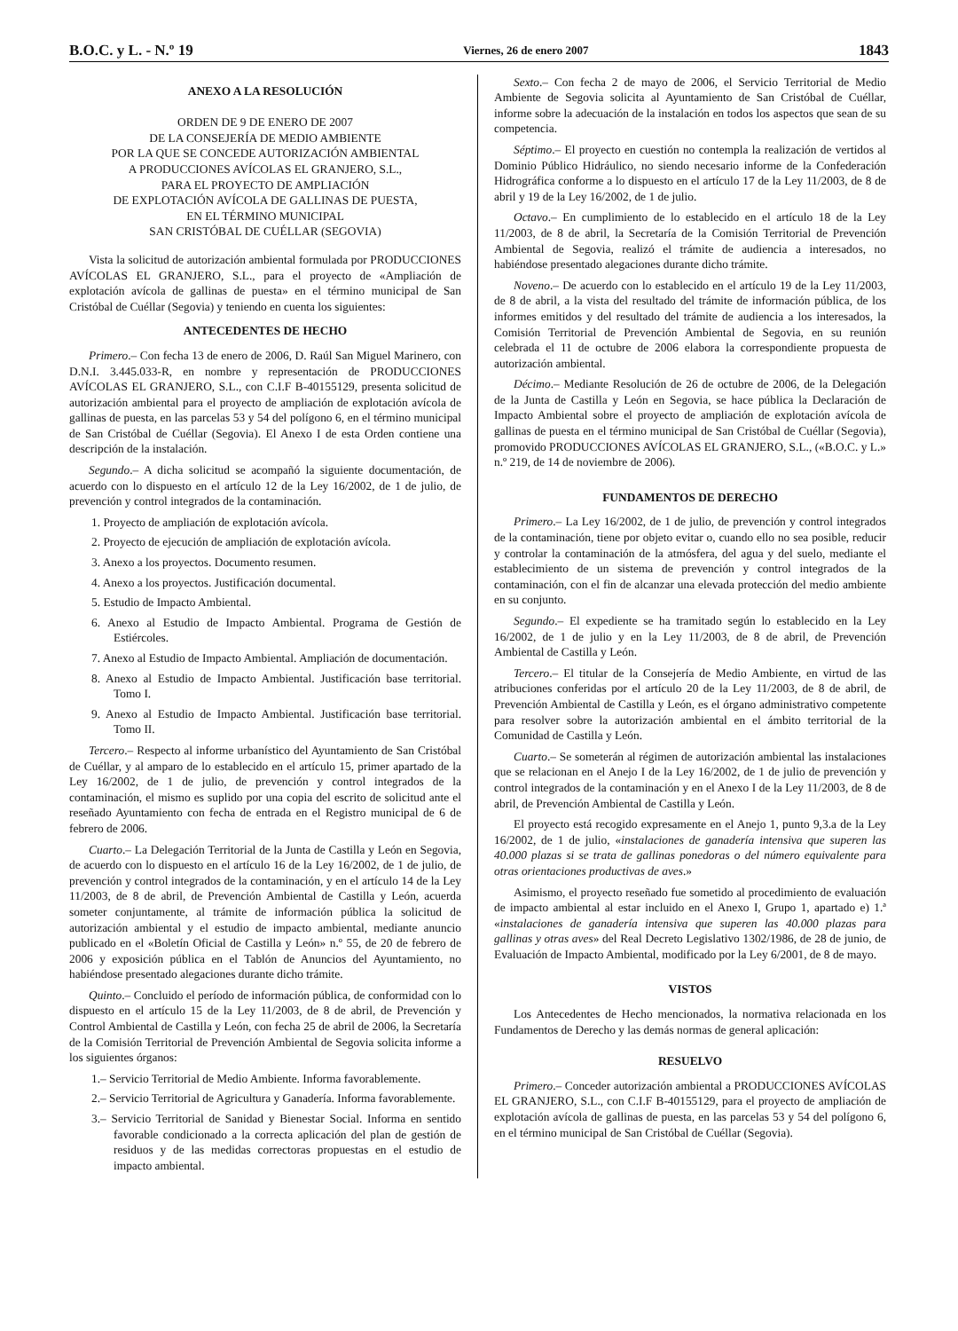B.O.C. y L. - N.º 19 Viernes, 26 de enero 2007 1843
ANEXO A LA RESOLUCIÓN
ORDEN DE 9 DE ENERO DE 2007
DE LA CONSEJERÍA DE MEDIO AMBIENTE
POR LA QUE SE CONCEDE AUTORIZACIÓN AMBIENTAL
A PRODUCCIONES AVÍCOLAS EL GRANJERO, S.L.,
PARA EL PROYECTO DE AMPLIACIÓN
DE EXPLOTACIÓN AVÍCOLA DE GALLINAS DE PUESTA,
EN EL TÉRMINO MUNICIPAL
SAN CRISTÓBAL DE CUÉLLAR (SEGOVIA)
Vista la solicitud de autorización ambiental formulada por PRODUCCIONES AVÍCOLAS EL GRANJERO, S.L., para el proyecto de «Ampliación de explotación avícola de gallinas de puesta» en el término municipal de San Cristóbal de Cuéllar (Segovia) y teniendo en cuenta los siguientes:
ANTECEDENTES DE HECHO
Primero.– Con fecha 13 de enero de 2006, D. Raúl San Miguel Marinero, con D.N.I. 3.445.033-R, en nombre y representación de PRODUCCIONES AVÍCOLAS EL GRANJERO, S.L., con C.I.F B-40155129, presenta solicitud de autorización ambiental para el proyecto de ampliación de explotación avícola de gallinas de puesta, en las parcelas 53 y 54 del polígono 6, en el término municipal de San Cristóbal de Cuéllar (Segovia). El Anexo I de esta Orden contiene una descripción de la instalación.
Segundo.– A dicha solicitud se acompañó la siguiente documentación, de acuerdo con lo dispuesto en el artículo 12 de la Ley 16/2002, de 1 de julio, de prevención y control integrados de la contaminación.
1. Proyecto de ampliación de explotación avícola.
2. Proyecto de ejecución de ampliación de explotación avícola.
3. Anexo a los proyectos. Documento resumen.
4. Anexo a los proyectos. Justificación documental.
5. Estudio de Impacto Ambiental.
6. Anexo al Estudio de Impacto Ambiental. Programa de Gestión de Estiércoles.
7. Anexo al Estudio de Impacto Ambiental. Ampliación de documentación.
8. Anexo al Estudio de Impacto Ambiental. Justificación base territorial. Tomo I.
9. Anexo al Estudio de Impacto Ambiental. Justificación base territorial. Tomo II.
Tercero.– Respecto al informe urbanístico del Ayuntamiento de San Cristóbal de Cuéllar, y al amparo de lo establecido en el artículo 15, primer apartado de la Ley 16/2002, de 1 de julio, de prevención y control integrados de la contaminación, el mismo es suplido por una copia del escrito de solicitud ante el reseñado Ayuntamiento con fecha de entrada en el Registro municipal de 6 de febrero de 2006.
Cuarto.– La Delegación Territorial de la Junta de Castilla y León en Segovia, de acuerdo con lo dispuesto en el artículo 16 de la Ley 16/2002, de 1 de julio, de prevención y control integrados de la contaminación, y en el artículo 14 de la Ley 11/2003, de 8 de abril, de Prevención Ambiental de Castilla y León, acuerda someter conjuntamente, al trámite de información pública la solicitud de autorización ambiental y el estudio de impacto ambiental, mediante anuncio publicado en el «Boletín Oficial de Castilla y León» n.º 55, de 20 de febrero de 2006 y exposición pública en el Tablón de Anuncios del Ayuntamiento, no habiéndose presentado alegaciones durante dicho trámite.
Quinto.– Concluido el período de información pública, de conformidad con lo dispuesto en el artículo 15 de la Ley 11/2003, de 8 de abril, de Prevención y Control Ambiental de Castilla y León, con fecha 25 de abril de 2006, la Secretaría de la Comisión Territorial de Prevención Ambiental de Segovia solicita informe a los siguientes órganos:
1.– Servicio Territorial de Medio Ambiente. Informa favorablemente.
2.– Servicio Territorial de Agricultura y Ganadería. Informa favorablemente.
3.– Servicio Territorial de Sanidad y Bienestar Social. Informa en sentido favorable condicionado a la correcta aplicación del plan de gestión de residuos y de las medidas correctoras propuestas en el estudio de impacto ambiental.
Sexto.– Con fecha 2 de mayo de 2006, el Servicio Territorial de Medio Ambiente de Segovia solicita al Ayuntamiento de San Cristóbal de Cuéllar, informe sobre la adecuación de la instalación en todos los aspectos que sean de su competencia.
Séptimo.– El proyecto en cuestión no contempla la realización de vertidos al Dominio Público Hidráulico, no siendo necesario informe de la Confederación Hidrográfica conforme a lo dispuesto en el artículo 17 de la Ley 11/2003, de 8 de abril y 19 de la Ley 16/2002, de 1 de julio.
Octavo.– En cumplimiento de lo establecido en el artículo 18 de la Ley 11/2003, de 8 de abril, la Secretaría de la Comisión Territorial de Prevención Ambiental de Segovia, realizó el trámite de audiencia a interesados, no habiéndose presentado alegaciones durante dicho trámite.
Noveno.– De acuerdo con lo establecido en el artículo 19 de la Ley 11/2003, de 8 de abril, a la vista del resultado del trámite de información pública, de los informes emitidos y del resultado del trámite de audiencia a los interesados, la Comisión Territorial de Prevención Ambiental de Segovia, en su reunión celebrada el 11 de octubre de 2006 elabora la correspondiente propuesta de autorización ambiental.
Décimo.– Mediante Resolución de 26 de octubre de 2006, de la Delegación de la Junta de Castilla y León en Segovia, se hace pública la Declaración de Impacto Ambiental sobre el proyecto de ampliación de explotación avícola de gallinas de puesta en el término municipal de San Cristóbal de Cuéllar (Segovia), promovido PRODUCCIONES AVÍCOLAS EL GRANJERO, S.L., («B.O.C. y L.» n.º 219, de 14 de noviembre de 2006).
FUNDAMENTOS DE DERECHO
Primero.– La Ley 16/2002, de 1 de julio, de prevención y control integrados de la contaminación, tiene por objeto evitar o, cuando ello no sea posible, reducir y controlar la contaminación de la atmósfera, del agua y del suelo, mediante el establecimiento de un sistema de prevención y control integrados de la contaminación, con el fin de alcanzar una elevada protección del medio ambiente en su conjunto.
Segundo.– El expediente se ha tramitado según lo establecido en la Ley 16/2002, de 1 de julio y en la Ley 11/2003, de 8 de abril, de Prevención Ambiental de Castilla y León.
Tercero.– El titular de la Consejería de Medio Ambiente, en virtud de las atribuciones conferidas por el artículo 20 de la Ley 11/2003, de 8 de abril, de Prevención Ambiental de Castilla y León, es el órgano administrativo competente para resolver sobre la autorización ambiental en el ámbito territorial de la Comunidad de Castilla y León.
Cuarto.– Se someterán al régimen de autorización ambiental las instalaciones que se relacionan en el Anejo I de la Ley 16/2002, de 1 de julio de prevención y control integrados de la contaminación y en el Anexo I de la Ley 11/2003, de 8 de abril, de Prevención Ambiental de Castilla y León.
El proyecto está recogido expresamente en el Anejo 1, punto 9,3.a de la Ley 16/2002, de 1 de julio, «instalaciones de ganadería intensiva que superen las 40.000 plazas si se trata de gallinas ponedoras o del número equivalente para otras orientaciones productivas de aves.»
Asimismo, el proyecto reseñado fue sometido al procedimiento de evaluación de impacto ambiental al estar incluido en el Anexo I, Grupo 1, apartado e) 1.ª «instalaciones de ganadería intensiva que superen las 40.000 plazas para gallinas y otras aves» del Real Decreto Legislativo 1302/1986, de 28 de junio, de Evaluación de Impacto Ambiental, modificado por la Ley 6/2001, de 8 de mayo.
VISTOS
Los Antecedentes de Hecho mencionados, la normativa relacionada en los Fundamentos de Derecho y las demás normas de general aplicación:
RESUELVO
Primero.– Conceder autorización ambiental a PRODUCCIONES AVÍCOLAS EL GRANJERO, S.L., con C.I.F B-40155129, para el proyecto de ampliación de explotación avícola de gallinas de puesta, en las parcelas 53 y 54 del polígono 6, en el término municipal de San Cristóbal de Cuéllar (Segovia).